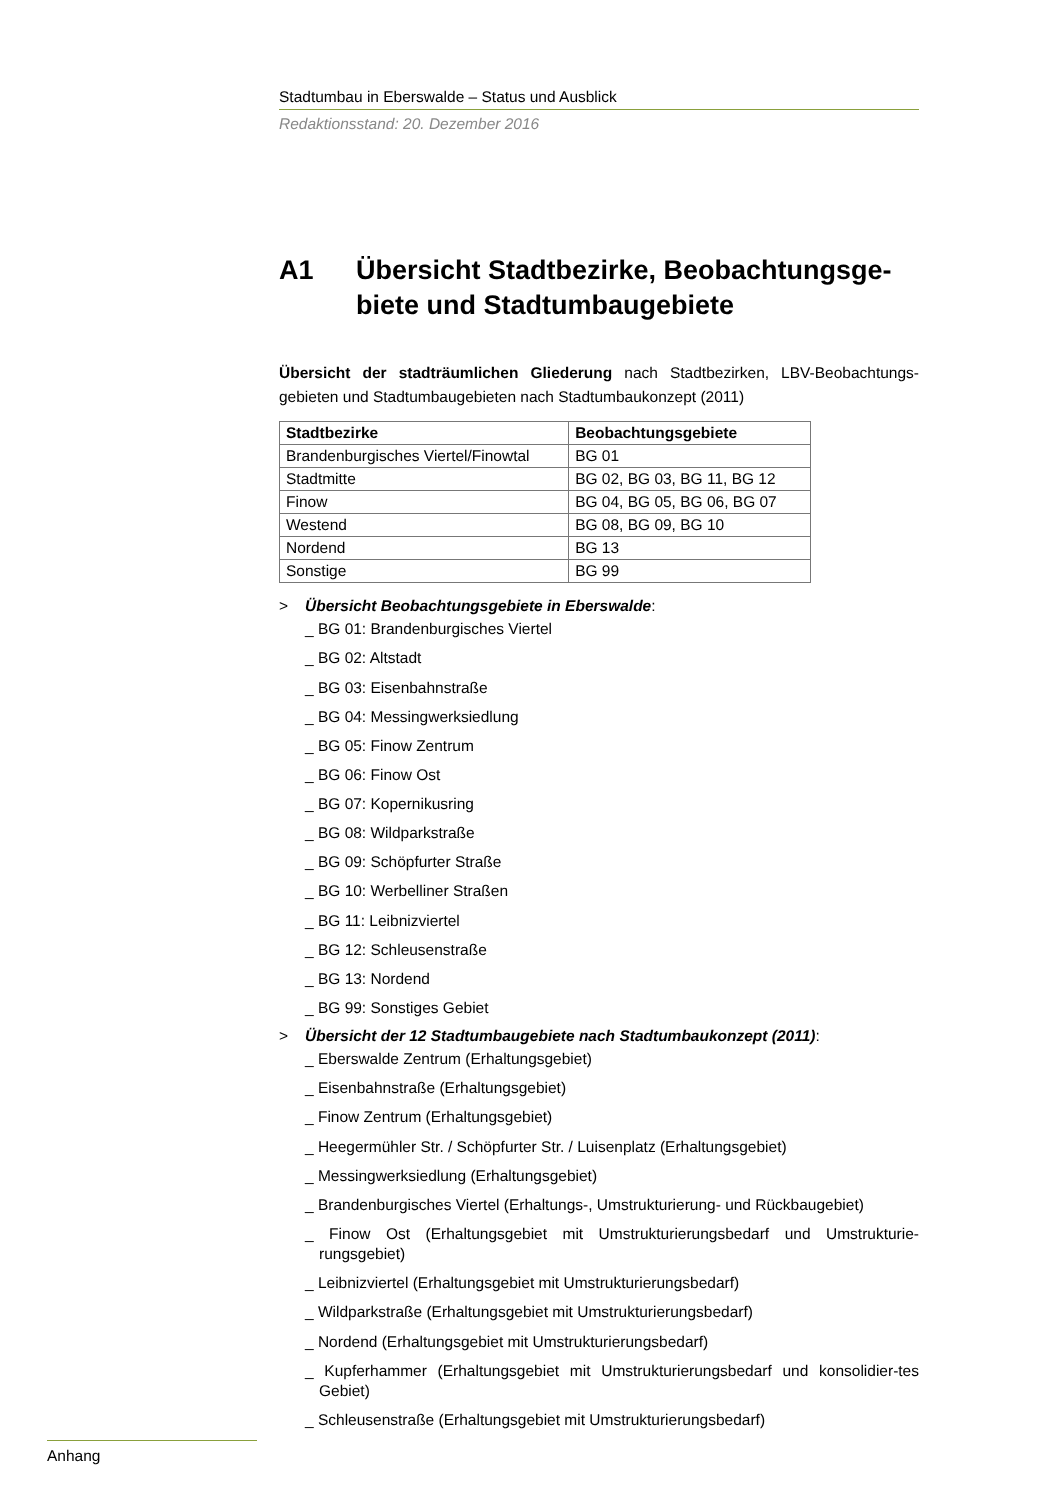Stadtumbau in Eberswalde – Status und Ausblick
Redaktionsstand: 20. Dezember 2016
A1 Übersicht Stadtbezirke, Beobachtungsge-biete und Stadtumbaugebiete
Übersicht der stadträumlichen Gliederung nach Stadtbezirken, LBV-Beobachtungs-gebieten und Stadtumbaugebieten nach Stadtumbaukonzept (2011)
| Stadtbezirke | Beobachtungsgebiete |
| --- | --- |
| Brandenburgisches Viertel/Finowtal | BG 01 |
| Stadtmitte | BG 02, BG 03, BG 11, BG 12 |
| Finow | BG 04, BG 05, BG 06, BG 07 |
| Westend | BG 08, BG 09, BG 10 |
| Nordend | BG 13 |
| Sonstige | BG 99 |
> Übersicht Beobachtungsgebiete in Eberswalde:
_ BG 01: Brandenburgisches Viertel
_ BG 02: Altstadt
_ BG 03: Eisenbahnstraße
_ BG 04: Messingwerksiedlung
_ BG 05: Finow Zentrum
_ BG 06: Finow Ost
_ BG 07: Kopernikusring
_ BG 08: Wildparkstraße
_ BG 09: Schöpfurter Straße
_ BG 10: Werbelliner Straßen
_ BG 11: Leibnizviertel
_ BG 12: Schleusenstraße
_ BG 13: Nordend
_ BG 99: Sonstiges Gebiet
> Übersicht der 12 Stadtumbaugebiete nach Stadtumbaukonzept (2011):
_ Eberswalde Zentrum (Erhaltungsgebiet)
_ Eisenbahnstraße (Erhaltungsgebiet)
_ Finow Zentrum (Erhaltungsgebiet)
_ Heegermühler Str. / Schöpfurter Str. / Luisenplatz (Erhaltungsgebiet)
_ Messingwerksiedlung (Erhaltungsgebiet)
_ Brandenburgisches Viertel (Erhaltungs-, Umstrukturierung- und Rückbaugebiet)
_ Finow Ost (Erhaltungsgebiet mit Umstrukturierungsbedarf und Umstrukturie-rungsgebiet)
_ Leibnizviertel (Erhaltungsgebiet mit Umstrukturierungsbedarf)
_ Wildparkstraße (Erhaltungsgebiet mit Umstrukturierungsbedarf)
_ Nordend (Erhaltungsgebiet mit Umstrukturierungsbedarf)
_ Kupferhammer (Erhaltungsgebiet mit Umstrukturierungsbedarf und konsolidier-tes Gebiet)
_ Schleusenstraße (Erhaltungsgebiet mit Umstrukturierungsbedarf)
Anhang